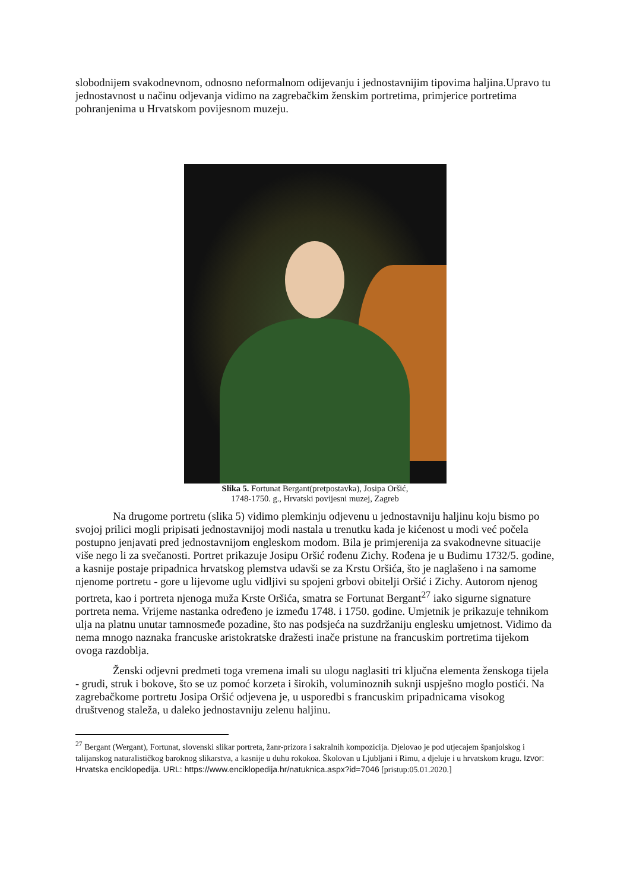slobodnijem svakodnevnom, odnosno neformalnom odijevanju i jednostavnijim tipovima haljina.Upravo tu jednostavnost u načinu odjevanja vidimo na zagrebačkim ženskim portretima, primjerice portretima pohranjenima u Hrvatskom povijesnom muzeju.
Slika 5. Fortunat Bergant(pretpostavka), Josipa Oršić,
1748-1750. g., Hrvatski povijesni muzej, Zagreb
Na drugome portretu (slika 5) vidimo plemkinju odjevenu u jednostavniju haljinu koju bismo po svojoj prilici mogli pripisati jednostavnijoj modi nastala u trenutku kada je kićenost u modi već počela postupno jenjavati pred jednostavnijom engleskom modom. Bila je primjerenija za svakodnevne situacije više nego li za svečanosti. Portret prikazuje Josipu Oršić rođenu Zichy. Rođena je u Budimu 1732/5. godine, a kasnije postaje pripadnica hrvatskog plemstva udavši se za Krstu Oršića, što je naglašeno i na samome njenome portretu - gore u lijevome uglu vidljivi su spojeni grbovi obitelji Oršić i Zichy. Autorom njenog portreta, kao i portreta njenoga muža Krste Oršića, smatra se Fortunat Bergant<sup>27</sup> iako sigurne signature portreta nema. Vrijeme nastanka određeno je između 1748. i 1750. godine. Umjetnik je prikazuje tehnikom ulja na platnu unutar tamnosmeđe pozadine, što nas podsjeća na suzdržaniju englesku umjetnost. Vidimo da nema mnogo naznaka francuske aristokratske dražesti inače pristune na francuskim portretima tijekom ovoga razdoblja.
Ženski odjevni predmeti toga vremena imali su ulogu naglasiti tri ključna elementa ženskoga tijela - grudi, struk i bokove, što se uz pomoć korzeta i širokih, voluminoznih suknji uspješno moglo postići. Na zagrebačkome portretu Josipa Oršić odjevena je, u usporedbi s francuskim pripadnicama visokog društvenog staleža, u daleko jednostavniju zelenu haljinu.
<sup>27</sup> Bergant (Wergant), Fortunat, slovenski slikar portreta, žanr-prizora i sakralnih kompozicija. Djelovao je pod utjecajem španjolskog i talijanskog naturalističkog baroknog slikarstva, a kasnije u duhu rokokoa. Školovan u Ljubljani i Rimu, a djeluje i u hrvatskom krugu. Izvor: Hrvatska enciklopedija. URL: https://www.enciklopedija.hr/natuknica.aspx?id=7046 [pristup:05.01.2020.]